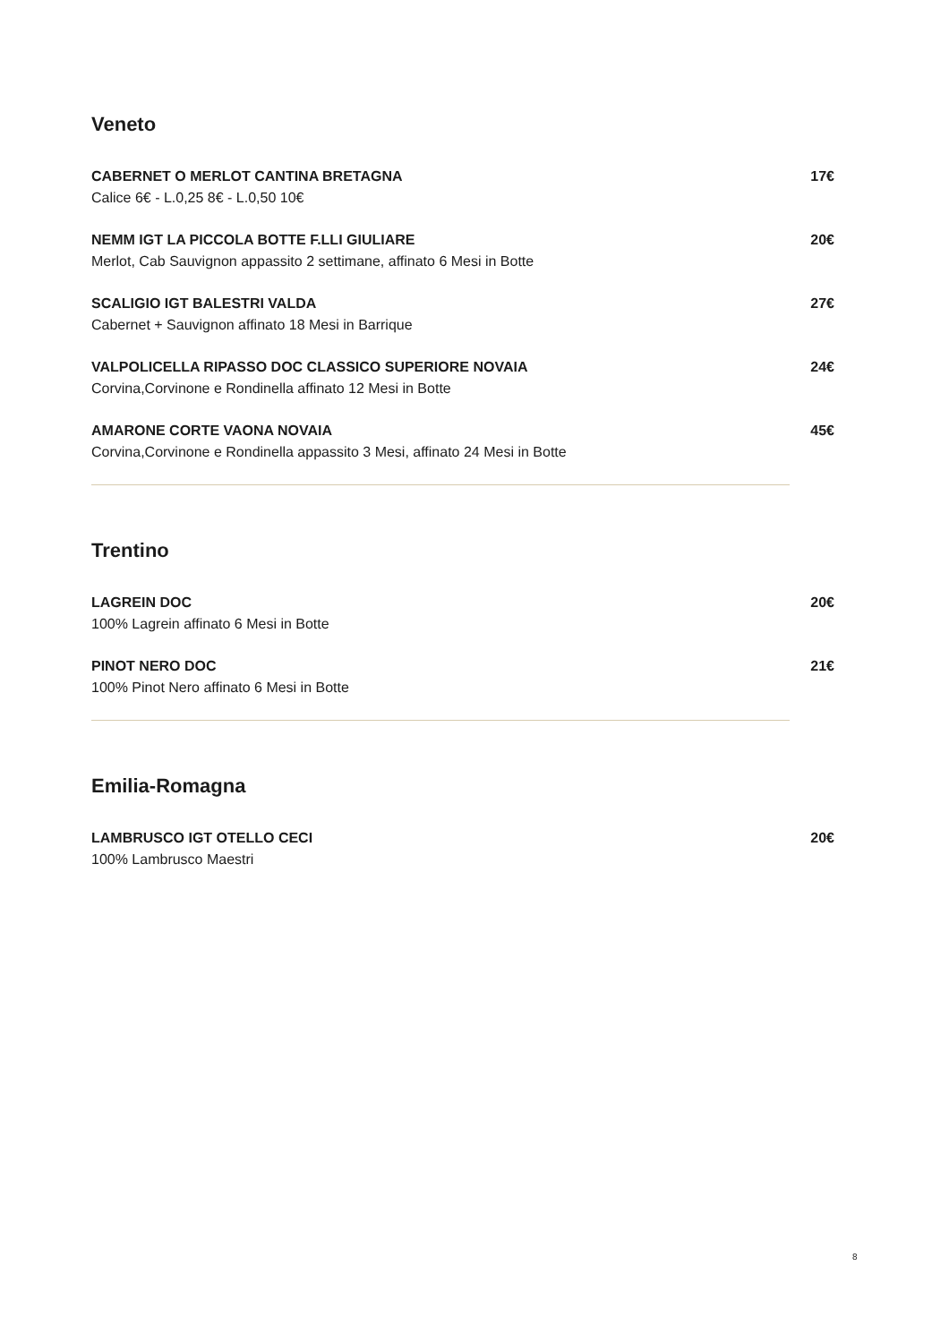Veneto
CABERNET O MERLOT CANTINA BRETAGNA
Calice 6€ - L.0,25 8€ - L.0,50 10€
17€
NEMM IGT LA PICCOLA BOTTE F.LLI GIULIARE
Merlot, Cab Sauvignon appassito 2 settimane, affinato 6 Mesi in Botte
20€
SCALIGIO IGT BALESTRI VALDA
Cabernet + Sauvignon affinato 18 Mesi in Barrique
27€
VALPOLICELLA RIPASSO DOC CLASSICO SUPERIORE NOVAIA
Corvina,Corvinone e Rondinella affinato 12 Mesi in Botte
24€
AMARONE CORTE VAONA NOVAIA
Corvina,Corvinone e Rondinella appassito 3 Mesi, affinato 24 Mesi in Botte
45€
Trentino
LAGREIN DOC
100% Lagrein affinato 6 Mesi in Botte
20€
PINOT NERO DOC
100% Pinot Nero affinato 6 Mesi in Botte
21€
Emilia-Romagna
LAMBRUSCO IGT OTELLO CECI
100% Lambrusco Maestri
20€
8